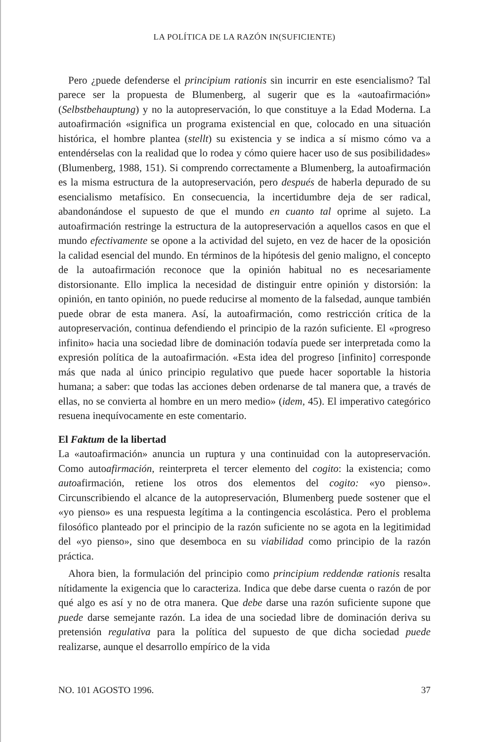LA POLÍTICA DE LA RAZÓN IN(SUFICIENTE)
Pero ¿puede defenderse el principium rationis sin incurrir en este esencialismo? Tal parece ser la propuesta de Blumenberg, al sugerir que es la «autoafirmación» (Selbstbehauptung) y no la autopreservación, lo que constituye a la Edad Moderna. La autoafirmación «significa un programa existencial en que, colocado en una situación histórica, el hombre plantea (stellt) su existencia y se indica a sí mismo cómo va a entendérselas con la realidad que lo rodea y cómo quiere hacer uso de sus posibilidades» (Blumenberg, 1988, 151). Si comprendo correctamente a Blumenberg, la autoafirmación es la misma estructura de la autopreservación, pero después de haberla depurado de su esencialismo metafísico. En consecuencia, la incertidumbre deja de ser radical, abandonándose el supuesto de que el mundo en cuanto tal oprime al sujeto. La autoafirmación restringe la estructura de la autopreservación a aquellos casos en que el mundo efectivamente se opone a la actividad del sujeto, en vez de hacer de la oposición la calidad esencial del mundo. En términos de la hipótesis del genio maligno, el concepto de la autoafirmación reconoce que la opinión habitual no es necesariamente distorsionante. Ello implica la necesidad de distinguir entre opinión y distorsión: la opinión, en tanto opinión, no puede reducirse al momento de la falsedad, aunque también puede obrar de esta manera. Así, la autoafirmación, como restricción crítica de la autopreservación, continua defendiendo el principio de la razón suficiente. El «progreso infinito» hacia una sociedad libre de dominación todavía puede ser interpretada como la expresión política de la autoafirmación. «Esta idea del progreso [infinito] corresponde más que nada al único principio regulativo que puede hacer soportable la historia humana; a saber: que todas las acciones deben ordenarse de tal manera que, a través de ellas, no se convierta al hombre en un mero medio» (idem, 45). El imperativo categórico resuena inequívocamente en este comentario.
El Faktum de la libertad
La «autoafirmación» anuncia un ruptura y una continuidad con la autopreservación. Como autoafirmación, reinterpreta el tercer elemento del cogito: la existencia; como autoafirmación, retiene los otros dos elementos del cogito: «yo pienso». Circunscribiendo el alcance de la autopreservación, Blumenberg puede sostener que el «yo pienso» es una respuesta legítima a la contingencia escolástica. Pero el problema filosófico planteado por el principio de la razón suficiente no se agota en la legitimidad del «yo pienso», sino que desemboca en su viabilidad como principio de la razón práctica.
Ahora bien, la formulación del principio como principium reddendæ rationis resalta nítidamente la exigencia que lo caracteriza. Indica que debe darse cuenta o razón de por qué algo es así y no de otra manera. Que debe darse una razón suficiente supone que puede darse semejante razón. La idea de una sociedad libre de dominación deriva su pretensión regulativa para la política del supuesto de que dicha sociedad puede realizarse, aunque el desarrollo empírico de la vida
NO. 101 AGOSTO 1996. 37